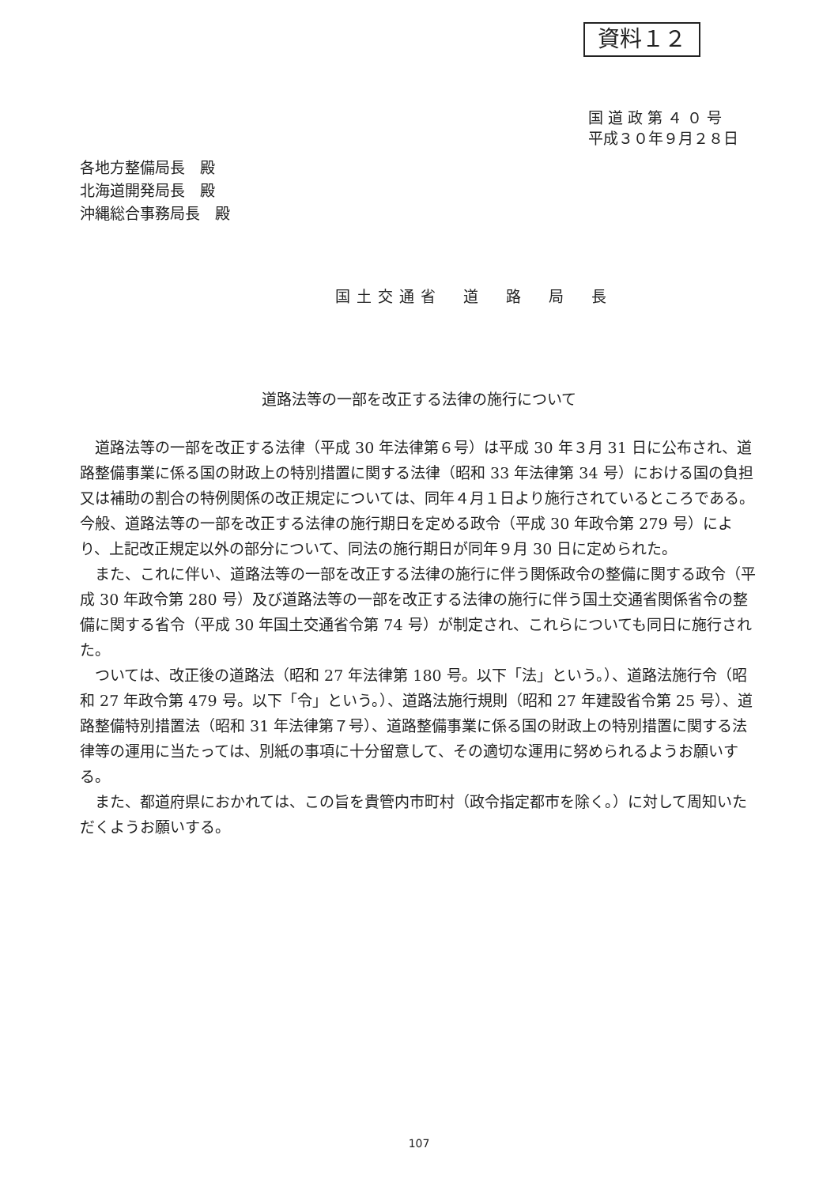資料１２
国 道 政 第 ４ ０ 号
平成３０年９月２８日
各地方整備局長　殿
北海道開発局長　殿
沖縄総合事務局長　殿
国土交通省　道　路　局　長
道路法等の一部を改正する法律の施行について
道路法等の一部を改正する法律（平成 30 年法律第６号）は平成 30 年３月 31 日に公布され、道路整備事業に係る国の財政上の特別措置に関する法律（昭和 33 年法律第 34 号）における国の負担又は補助の割合の特例関係の改正規定については、同年４月１日より施行されているところである。今般、道路法等の一部を改正する法律の施行期日を定める政令（平成 30 年政令第 279 号）により、上記改正規定以外の部分について、同法の施行期日が同年９月 30 日に定められた。
また、これに伴い、道路法等の一部を改正する法律の施行に伴う関係政令の整備に関する政令（平成 30 年政令第 280 号）及び道路法等の一部を改正する法律の施行に伴う国土交通省関係省令の整備に関する省令（平成 30 年国土交通省令第 74 号）が制定され、これらについても同日に施行された。
ついては、改正後の道路法（昭和 27 年法律第 180 号。以下「法」という。）、道路法施行令（昭和 27 年政令第 479 号。以下「令」という。）、道路法施行規則（昭和 27 年建設省令第 25 号）、道路整備特別措置法（昭和 31 年法律第７号）、道路整備事業に係る国の財政上の特別措置に関する法律等の運用に当たっては、別紙の事項に十分留意して、その適切な運用に努められるようお願いする。
また、都道府県におかれては、この旨を貴管内市町村（政令指定都市を除く。）に対して周知いただくようお願いする。
107